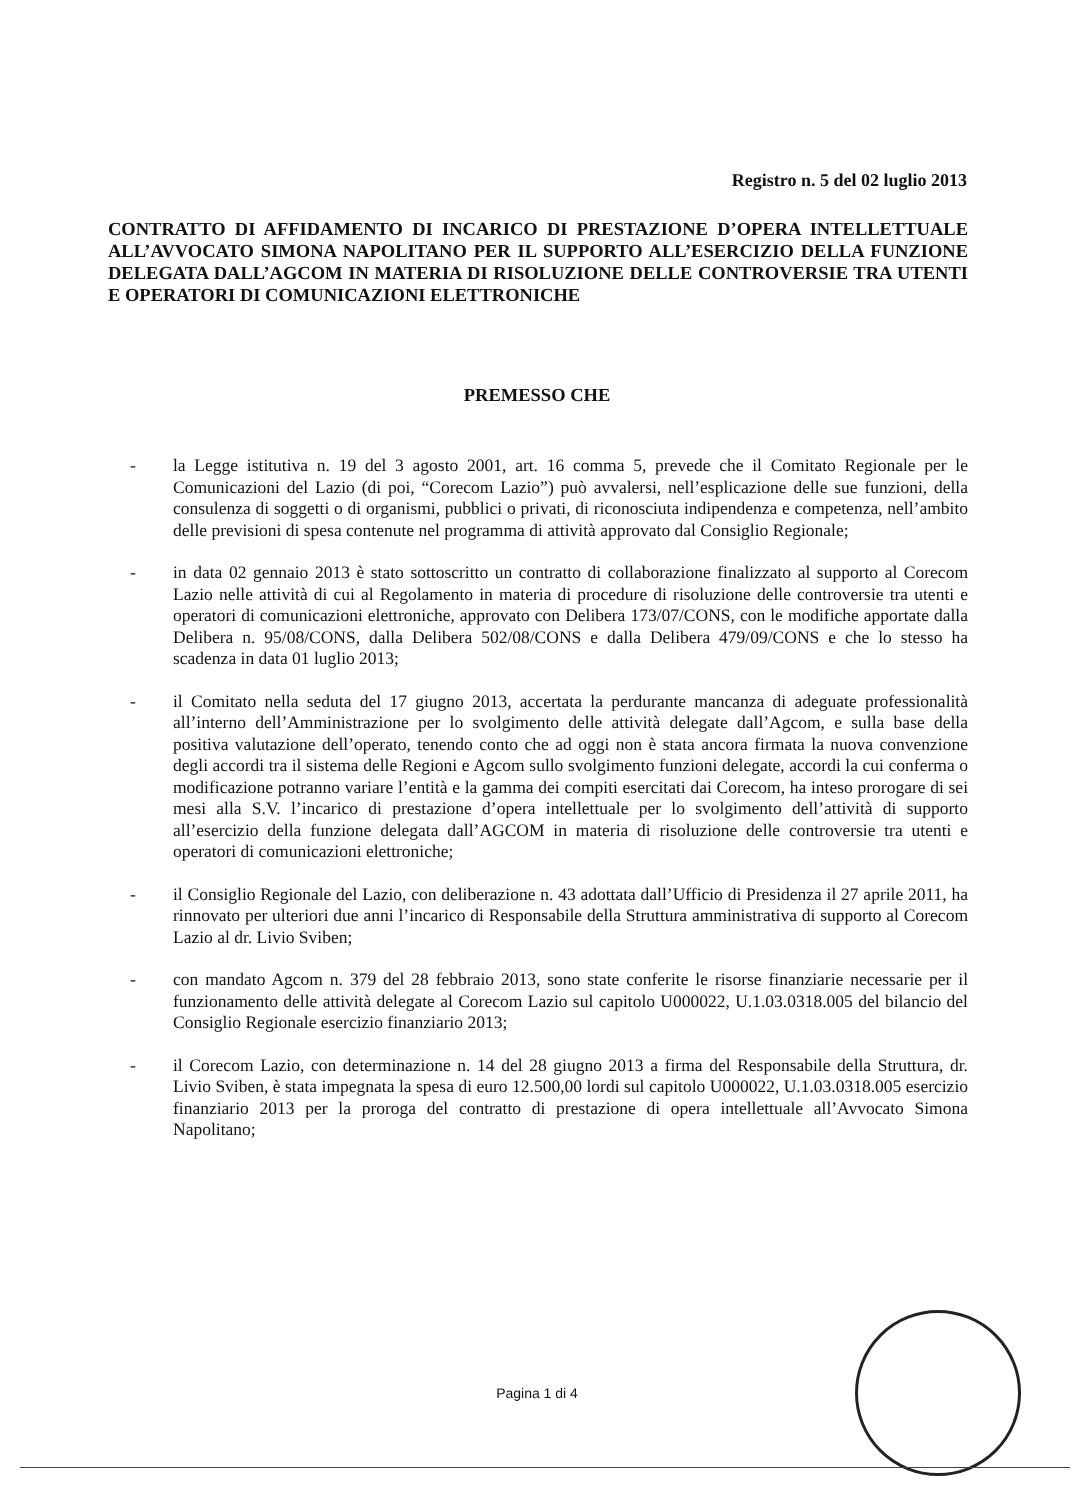Registro n. 5 del 02 luglio 2013
CONTRATTO DI AFFIDAMENTO DI INCARICO DI PRESTAZIONE D’OPERA INTELLETTUALE ALL’AVVOCATO SIMONA NAPOLITANO PER IL SUPPORTO ALL’ESERCIZIO DELLA FUNZIONE DELEGATA DALL’AGCOM IN MATERIA DI RISOLUZIONE DELLE CONTROVERSIE TRA UTENTI E OPERATORI DI COMUNICAZIONI ELETTRONICHE
PREMESSO CHE
- la Legge istitutiva n. 19 del 3 agosto 2001, art. 16 comma 5, prevede che il Comitato Regionale per le Comunicazioni del Lazio (di poi, “Corecom Lazio”) può avvalersi, nell’esplicazione delle sue funzioni, della consulenza di soggetti o di organismi, pubblici o privati, di riconosciuta indipendenza e competenza, nell’ambito delle previsioni di spesa contenute nel programma di attività approvato dal Consiglio Regionale;
- in data 02 gennaio 2013 è stato sottoscritto un contratto di collaborazione finalizzato al supporto al Corecom Lazio nelle attività di cui al Regolamento in materia di procedure di risoluzione delle controversie tra utenti e operatori di comunicazioni elettroniche, approvato con Delibera 173/07/CONS, con le modifiche apportate dalla Delibera n. 95/08/CONS, dalla Delibera 502/08/CONS e dalla Delibera 479/09/CONS e che lo stesso ha scadenza in data 01 luglio 2013;
- il Comitato nella seduta del 17 giugno 2013, accertata la perdurante mancanza di adeguate professionalità all’interno dell’Amministrazione per lo svolgimento delle attività delegate dall’Agcom, e sulla base della positiva valutazione dell’operato, tenendo conto che ad oggi non è stata ancora firmata la nuova convenzione degli accordi tra il sistema delle Regioni e Agcom sullo svolgimento funzioni delegate, accordi la cui conferma o modificazione potranno variare l’entità e la gamma dei compiti esercitati dai Corecom, ha inteso prorogare di sei mesi alla S.V. l’incarico di prestazione d’opera intellettuale per lo svolgimento dell’attività di supporto all’esercizio della funzione delegata dall’AGCOM in materia di risoluzione delle controversie tra utenti e operatori di comunicazioni elettroniche;
- il Consiglio Regionale del Lazio, con deliberazione n. 43 adottata dall’Ufficio di Presidenza il 27 aprile 2011, ha rinnovato per ulteriori due anni l’incarico di Responsabile della Struttura amministrativa di supporto al Corecom Lazio al dr. Livio Sviben;
- con mandato Agcom n. 379 del 28 febbraio 2013, sono state conferite le risorse finanziarie necessarie per il funzionamento delle attività delegate al Corecom Lazio sul capitolo U000022, U.1.03.0318.005 del bilancio del Consiglio Regionale esercizio finanziario 2013;
- il Corecom Lazio, con determinazione n. 14 del 28 giugno 2013 a firma del Responsabile della Struttura, dr. Livio Sviben, è stata impegnata la spesa di euro 12.500,00 lordi sul capitolo U000022, U.1.03.0318.005 esercizio finanziario 2013 per la proroga del contratto di prestazione di opera intellettuale all’Avvocato Simona Napolitano;
Pagina 1 di 4